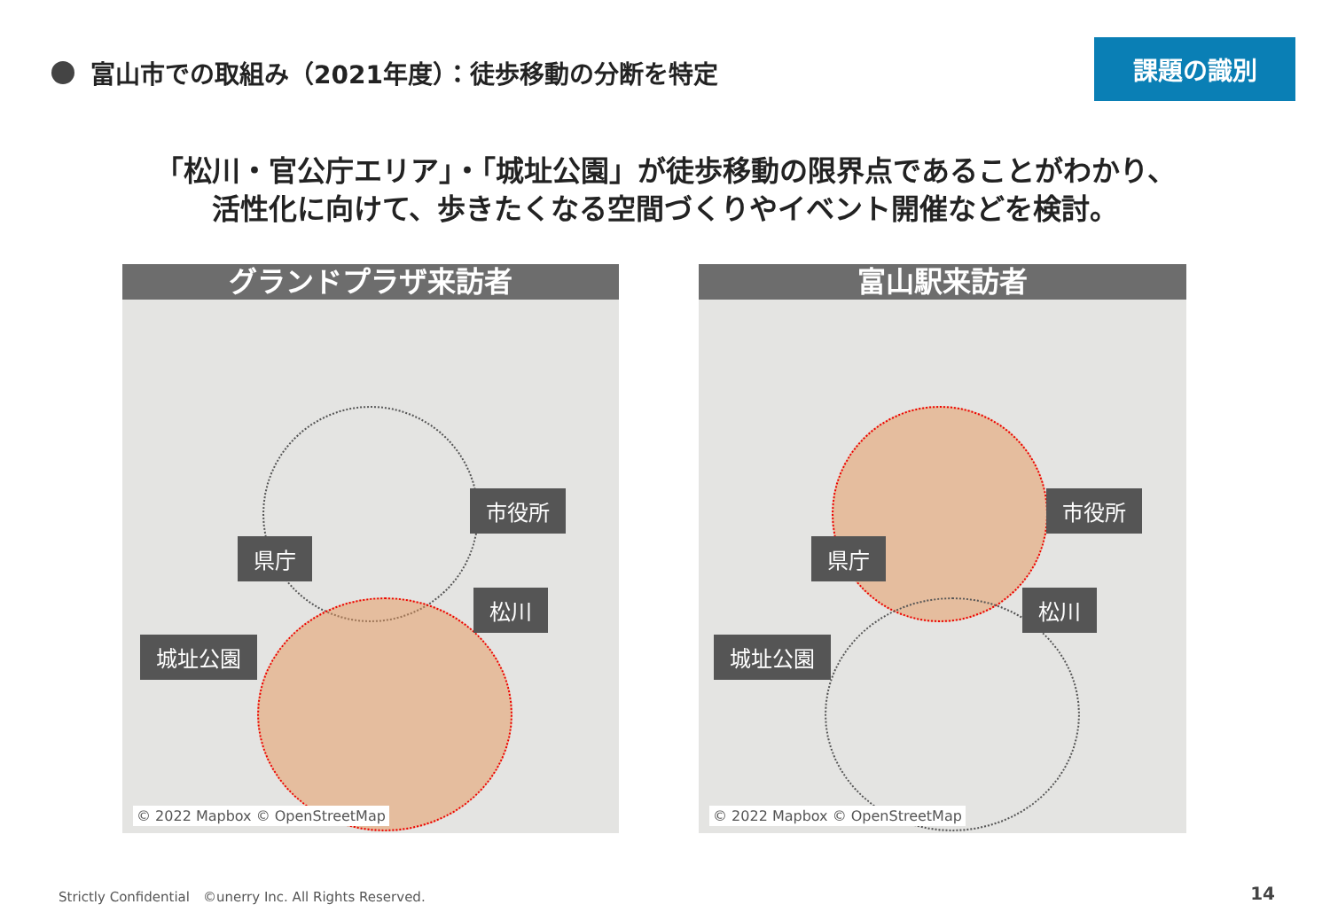課題の識別
富山市での取組み（2021年度）：徒歩移動の分断を特定
「松川・官公庁エリア」・「城址公園」が徒歩移動の限界点であることがわかり、
活性化に向けて、歩きたくなる空間づくりやイベント開催などを検討。
グランドプラザ来訪者
市役所
県庁
松川
城址公園
© 2022 Mapbox © OpenStreetMap
富山駅来訪者
市役所
県庁
松川
城址公園
© 2022 Mapbox © OpenStreetMap
Strictly Confidential　©unerry Inc. All Rights Reserved.
14